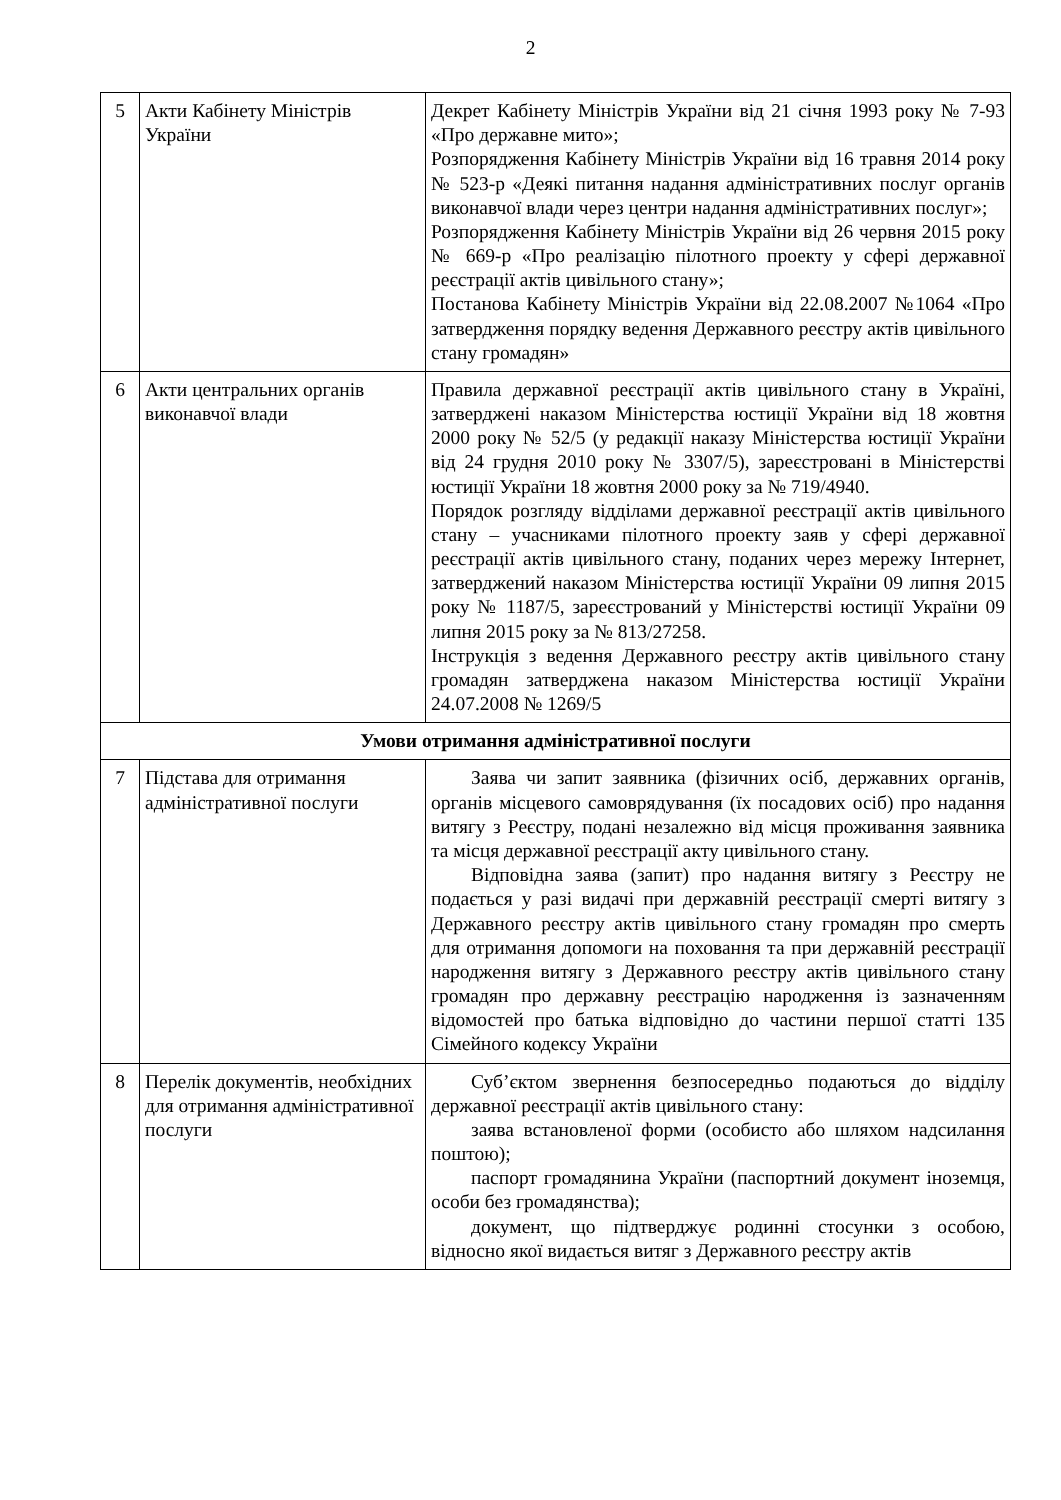2
| 5 | Акти Кабінету Міністрів України | Декрет Кабінету Міністрів України від 21 січня 1993 року № 7-93 «Про державне мито»; Розпорядження Кабінету Міністрів України від 16 травня 2014 року № 523-р «Деякі питання надання адміністративних послуг органів виконавчої влади через центри надання адміністративних послуг»; Розпорядження Кабінету Міністрів України від 26 червня 2015 року № 669-р «Про реалізацію пілотного проекту у сфері державної реєстрації актів цивільного стану»; Постанова Кабінету Міністрів України від 22.08.2007 №1064 «Про затвердження порядку ведення Державного реєстру актів цивільного стану громадян» |
| 6 | Акти центральних органів виконавчої влади | Правила державної реєстрації актів цивільного стану в Україні, затверджені наказом Міністерства юстиції України від 18 жовтня 2000 року № 52/5 (у редакції наказу Міністерства юстиції України від 24 грудня 2010 року № 3307/5), зареєстровані в Міністерстві юстиції України 18 жовтня 2000 року за № 719/4940. Порядок розгляду відділами державної реєстрації актів цивільного стану – учасниками пілотного проекту заяв у сфері державної реєстрації актів цивільного стану, поданих через мережу Інтернет, затверджений наказом Міністерства юстиції України 09 липня 2015 року № 1187/5, зареєстрований у Міністерстві юстиції України 09 липня 2015 року за № 813/27258. Інструкція з ведення Державного реєстру актів цивільного стану громадян затверджена наказом Міністерства юстиції України 24.07.2008 № 1269/5 |
| Умови отримання адміністративної послуги | | |
| 7 | Підстава для отримання адміністративної послуги | Заява чи запит заявника (фізичних осіб, державних органів, органів місцевого самоврядування (їх посадових осіб) про надання витягу з Реєстру, подані незалежно від місця проживання заявника та місця державної реєстрації акту цивільного стану. Відповідна заява (запит) про надання витягу з Реєстру не подається у разі видачі при державній реєстрації смерті витягу з Державного реєстру актів цивільного стану громадян про смерть для отримання допомоги на поховання та при державній реєстрації народження витягу з Державного реєстру актів цивільного стану громадян про державну реєстрацію народження із зазначенням відомостей про батька відповідно до частини першої статті 135 Сімейного кодексу України |
| 8 | Перелік документів, необхідних для отримання адміністративної послуги | Суб’єктом звернення безпосередньо подаються до відділу державної реєстрації актів цивільного стану: заява встановленої форми (особисто або шляхом надсилання поштою); паспорт громадянина України (паспортний документ іноземця, особи без громадянства); документ, що підтверджує родинні стосунки з особою, відносно якої видається витяг з Державного реєстру актів |